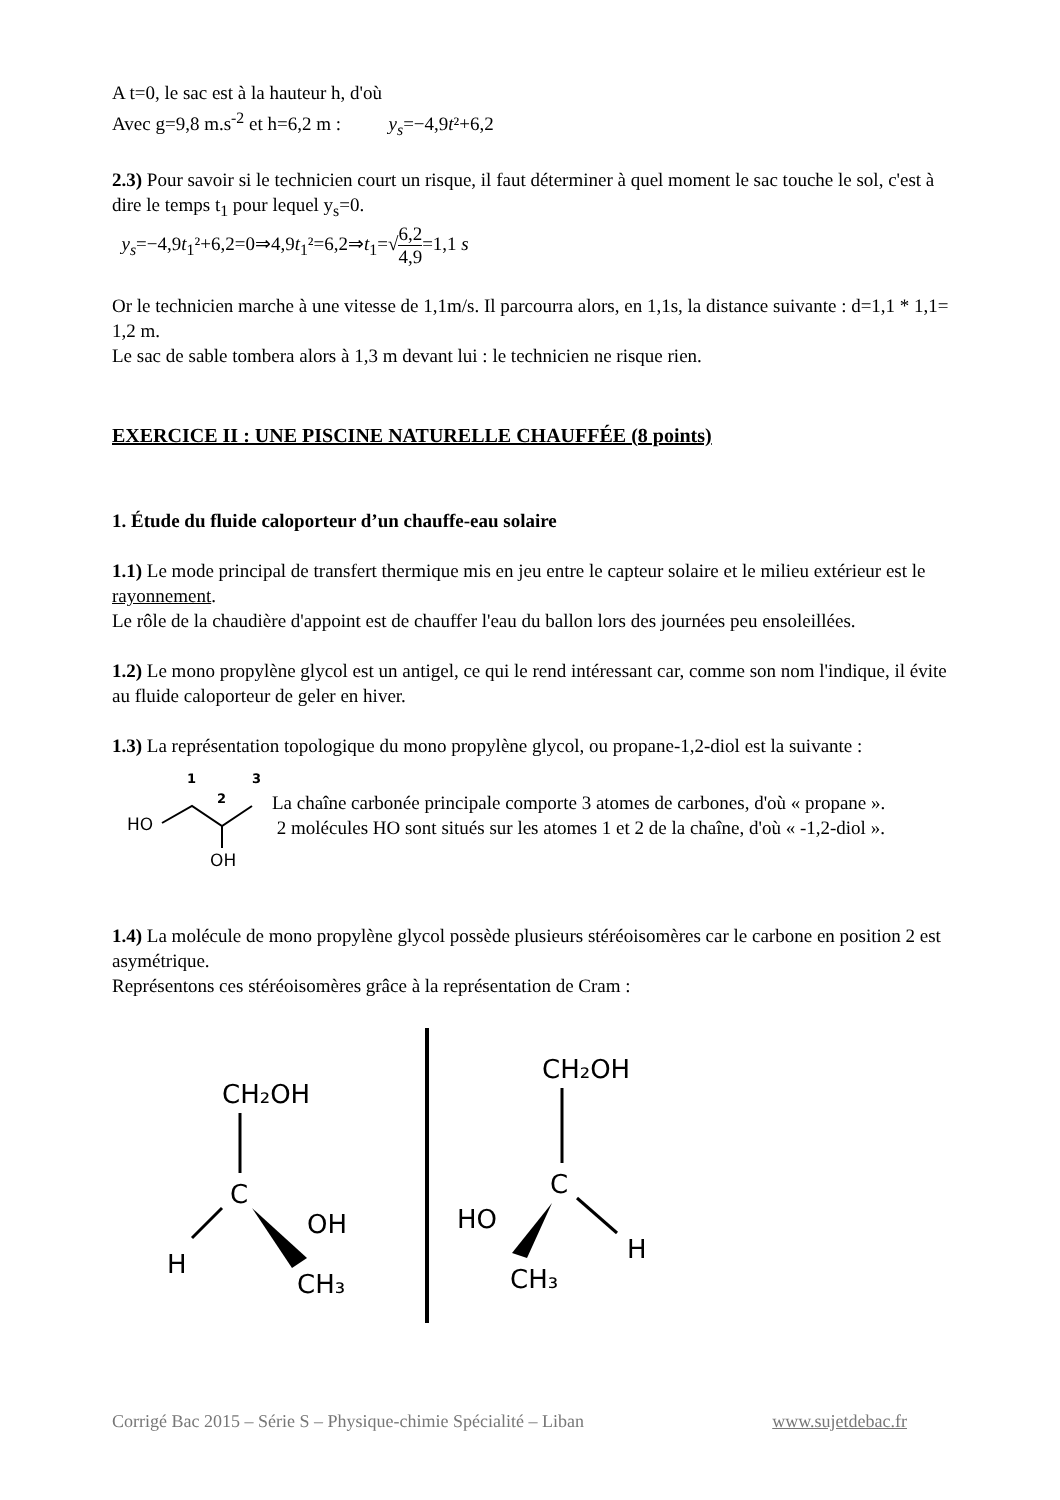A t=0, le sac est à la hauteur h, d'où
Avec g=9,8 m.s<sup>-2</sup> et h=6,2 m : y<sub>s</sub>=−4,9t²+6,2
2.3) Pour savoir si le technicien court un risque, il faut déterminer à quel moment le sac touche le sol, c'est à dire le temps t<sub>1</sub> pour lequel y<sub>s</sub>=0.
y<sub>s</sub>=−4,9t<sub>1</sub>²+6,2=0⇒4,9t<sub>1</sub>²=6,2⇒t<sub>1</sub>=√6,2 4,9=1,1 s
Or le technicien marche à une vitesse de 1,1m/s. Il parcourra alors, en 1,1s, la distance suivante : d=1,1 * 1,1= 1,2 m.
Le sac de sable tombera alors à 1,3 m devant lui : le technicien ne risque rien.
EXERCICE II : UNE PISCINE NATURELLE CHAUFFÉE (8 points)
1. Étude du fluide caloporteur d’un chauffe-eau solaire
1.1) Le mode principal de transfert thermique mis en jeu entre le capteur solaire et le milieu extérieur est le rayonnement.
Le rôle de la chaudière d'appoint est de chauffer l'eau du ballon lors des journées peu ensoleillées.
1.2) Le mono propylène glycol est un antigel, ce qui le rend intéressant car, comme son nom l'indique, il évite au fluide caloporteur de geler en hiver.
1.3) La représentation topologique du mono propylène glycol, ou propane-1,2-diol est la suivante :
1
2
3
HO
OH
La chaîne carbonée principale comporte 3 atomes de carbones, d'où « propane ».
2 molécules HO sont situés sur les atomes 1 et 2 de la chaîne, d'où « -1,2-diol ».
1.4) La molécule de mono propylène glycol possède plusieurs stéréoisomères car le carbone en position 2 est asymétrique.
Représentons ces stéréoisomères grâce à la représentation de Cram :
CH₂OH
C
H
OH
CH₃
CH₂OH
C
HO
H
CH₃
Corrigé Bac 2015 – Série S – Physique-chimie Spécialité – Liban www.sujetdebac.fr